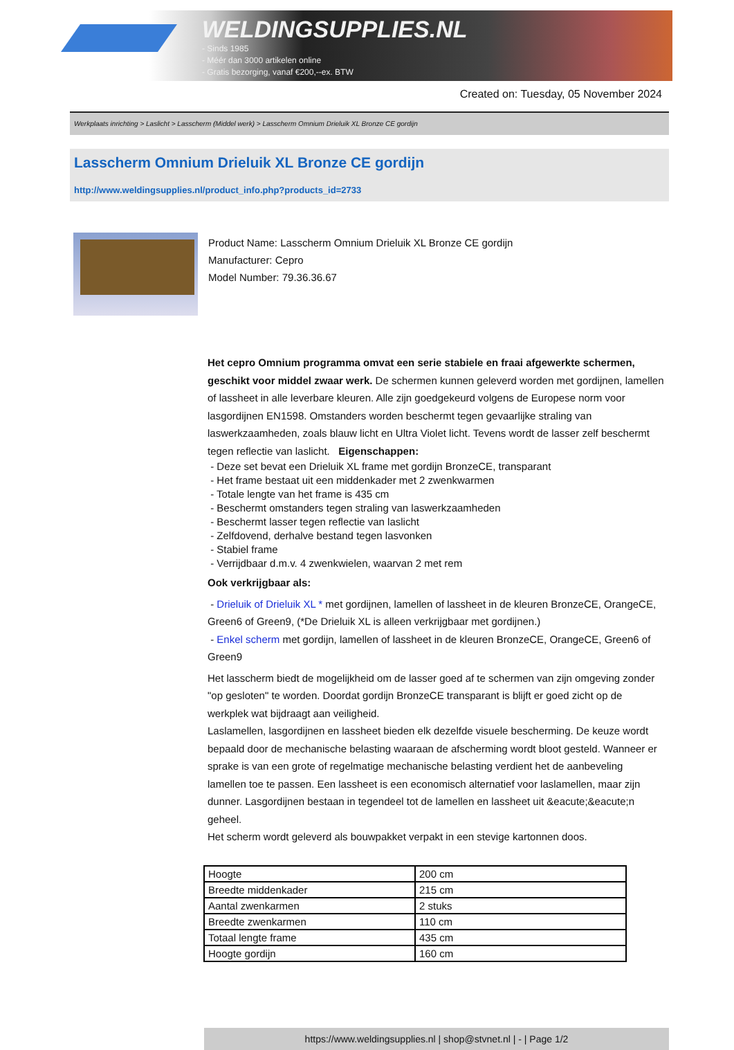WELDINGSUPPLIES.NL
- Sinds 1985
- Méér dan 3000 artikelen online
- Gratis bezorging, vanaf €200,--ex. BTW
Created on: Tuesday, 05 November 2024
Werkplaats inrichting > Laslicht > Lasscherm (Middel werk) > Lasscherm Omnium Drieluik XL Bronze CE gordijn
Lasscherm Omnium Drieluik XL Bronze CE gordijn
http://www.weldingsupplies.nl/product_info.php?products_id=2733
Product Name: Lasscherm Omnium Drieluik XL Bronze CE gordijn
Manufacturer: Cepro
Model Number: 79.36.36.67
Het cepro Omnium programma omvat een serie stabiele en fraai afgewerkte schermen, geschikt voor middel zwaar werk. De schermen kunnen geleverd worden met gordijnen, lamellen of lassheet in alle leverbare kleuren. Alle zijn goedgekeurd volgens de Europese norm voor lasgordijnen EN1598. Omstanders worden beschermt tegen gevaarlijke straling van laswerkzaamheden, zoals blauw licht en Ultra Violet licht. Tevens wordt de lasser zelf beschermt tegen reflectie van laslicht. Eigenschappen:
- Deze set bevat een Drieluik XL frame met gordijn BronzeCE, transparant
- Het frame bestaat uit een middenkader met 2 zwenkwarmen
- Totale lengte van het frame is 435 cm
- Beschermt omstanders tegen straling van laswerkzaamheden
- Beschermt lasser tegen reflectie van laslicht
- Zelfdovend, derhalve bestand tegen lasvonken
- Stabiel frame
- Verrijdbaar d.m.v. 4 zwenkwielen, waarvan 2 met rem
Ook verkrijgbaar als:
- Drieluik of Drieluik XL * met gordijnen, lamellen of lassheet in de kleuren BronzeCE, OrangeCE, Green6 of Green9, (*De Drieluik XL is alleen verkrijgbaar met gordijnen.)
- Enkel scherm met gordijn, lamellen of lassheet in de kleuren BronzeCE, OrangeCE, Green6 of Green9
Het lasscherm biedt de mogelijkheid om de lasser goed af te schermen van zijn omgeving zonder "op gesloten" te worden. Doordat gordijn BronzeCE transparant is blijft er goed zicht op de werkplek wat bijdraagt aan veiligheid.
Laslamellen, lasgordijnen en lassheet bieden elk dezelfde visuele bescherming. De keuze wordt bepaald door de mechanische belasting waaraan de afscherming wordt bloot gesteld. Wanneer er sprake is van een grote of regelmatige mechanische belasting verdient het de aanbeveling lamellen toe te passen. Een lassheet is een economisch alternatief voor laslamellen, maar zijn dunner. Lasgordijnen bestaan in tegendeel tot de lamellen en lassheet uit &eacute;&eacute;n geheel.
Het scherm wordt geleverd als bouwpakket verpakt in een stevige kartonnen doos.
| Hoogte | 200 cm |
| Breedte middenkader | 215 cm |
| Aantal zwenkarmen | 2 stuks |
| Breedte zwenkarmen | 110 cm |
| Totaal lengte frame | 435 cm |
| Hoogte gordijn | 160 cm |
https://www.weldingsupplies.nl | shop@stvnet.nl | - | Page 1/2